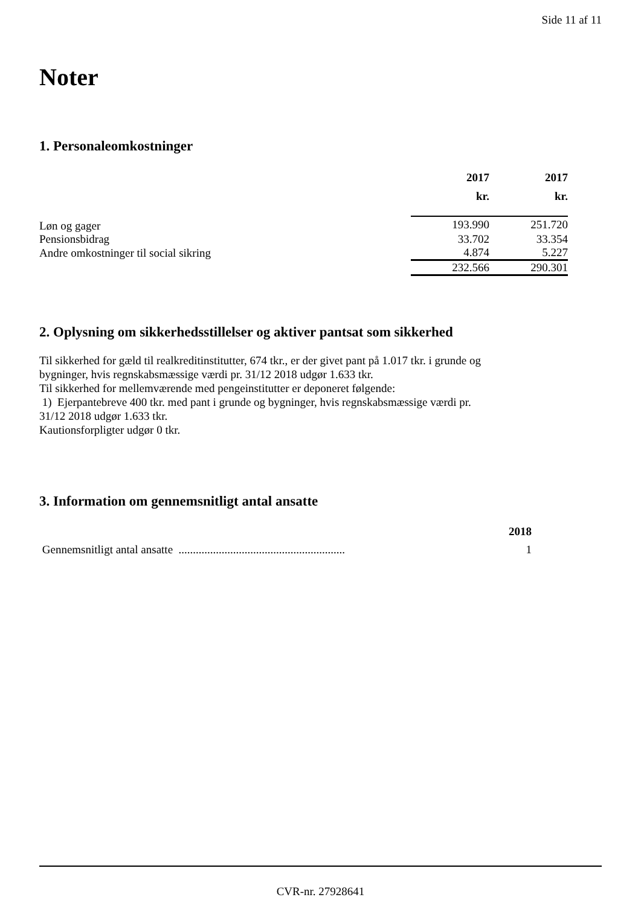Side 11 af 11
Noter
1. Personaleomkostninger
| | 2017 kr. | 2017 kr. |
| --- | --- | --- |
| Løn og gager | 193.990 | 251.720 |
| Pensionsbidrag | 33.702 | 33.354 |
| Andre omkostninger til social sikring | 4.874 | 5.227 |
| | 232.566 | 290.301 |
2. Oplysning om sikkerhedsstillelser og aktiver pantsat som sikkerhed
Til sikkerhed for gæld til realkreditinstitutter, 674 tkr., er der givet pant på 1.017 tkr. i grunde og
bygninger, hvis regnskabsmæssige værdi pr. 31/12 2018 udgør 1.633 tkr.
Til sikkerhed for mellemværende med pengeinstitutter er deponeret følgende:
1) Ejerpantebreve 400 tkr. med pant i grunde og bygninger, hvis regnskabsmæssige værdi pr.
31/12 2018 udgør 1.633 tkr.
Kautionsforpligter udgør 0 tkr.
3. Information om gennemsnitligt antal ansatte
| | 2018 |
| --- | --- |
| Gennemsnitligt antal ansatte .......................................................... | 1 |
CVR-nr. 27928641